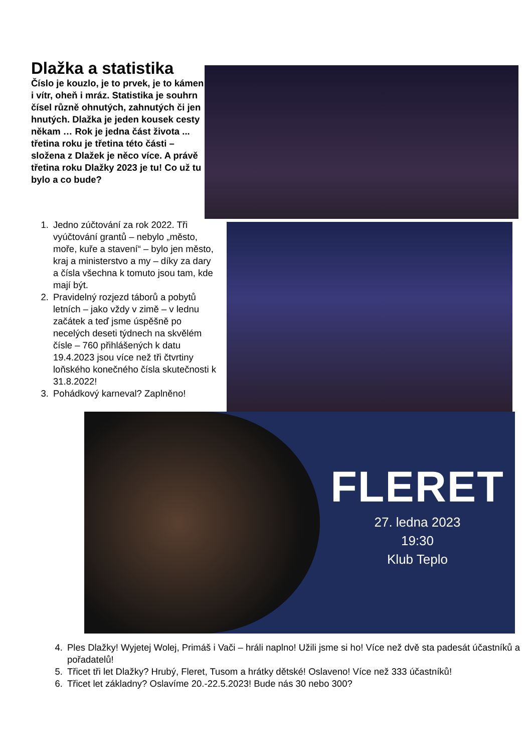Dlažka a statistika
Číslo je kouzlo, je to prvek, je to kámen i vítr, oheň i mráz. Statistika je souhrn čísel různě ohnutých, zahnutých či jen hnutých. Dlažka je jeden kousek cesty někam … Rok je jedna část života ... třetina roku je třetina této části – složena z Dlažek je něco více. A právě třetina roku Dlažky 2023 je tu! Co už tu bylo a co bude?
1. Jedno zúčtování za rok 2022. Tři vyúčtování grantů – nebylo „město, moře, kuře a stavení“ – bylo jen město, kraj a ministerstvo a my – díky za dary a čísla všechna k tomuto jsou tam, kde mají být.
2. Pravidelný rozjezd táborů a pobytů letních – jako vždy v zimě – v lednu začátek a teď jsme úspěšně po necelých deseti týdnech na skvělém čísle – 760 přihlášených k datu 19.4.2023 jsou více než tři čtvrtiny loňského konečného čísla skutečnosti k 31.8.2022!
3. Pohádkový karneval? Zaplněno!
FLERET
27. ledna 2023
19:30
Klub Teplo
4. Ples Dlažky! Wyjetej Wolej, Primáš i Vači – hráli naplno! Užili jsme si ho! Více než dvě sta padesát účastníků a pořadatelů!
5. Třicet tři let Dlažky? Hrubý, Fleret, Tusom a hrátky dětské! Oslaveno! Více než 333 účastníků!
6. Třicet let základny? Oslavíme 20.-22.5.2023! Bude nás 30 nebo 300?